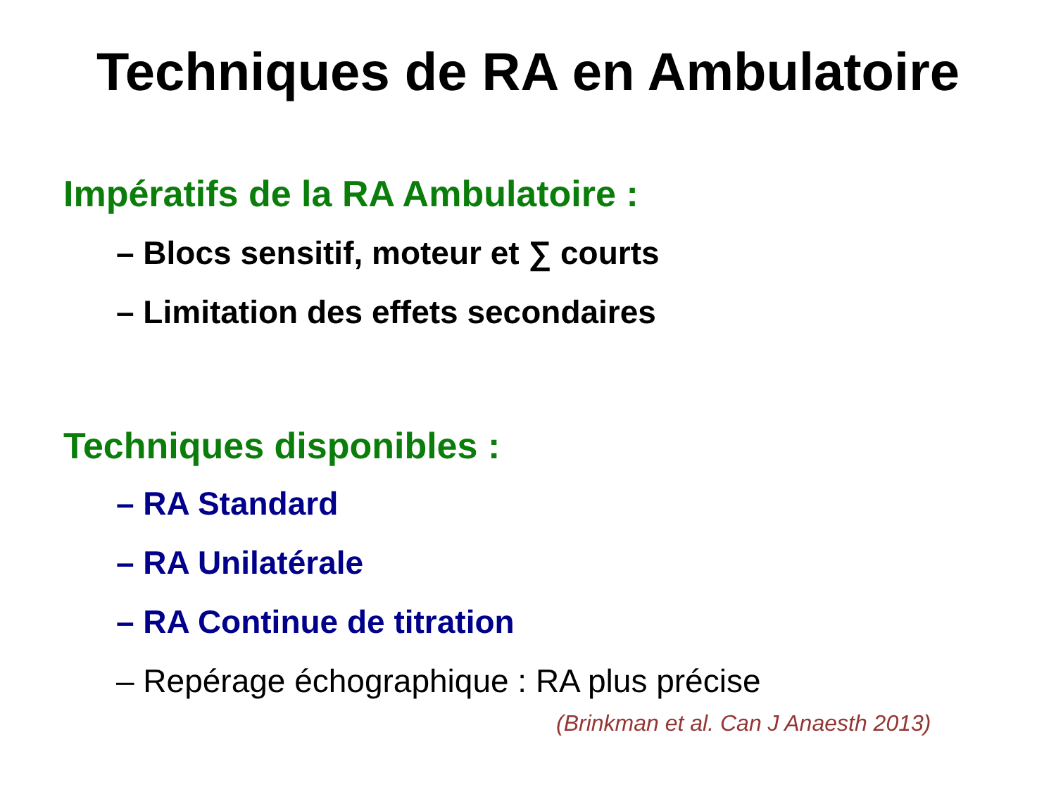Techniques de RA en Ambulatoire
Impératifs de la RA Ambulatoire :
– Blocs sensitif, moteur et ∑ courts
– Limitation des effets secondaires
Techniques disponibles :
– RA Standard
– RA Unilatérale
– RA Continue de titration
– Repérage échographique : RA plus précise
(Brinkman et al. Can J Anaesth 2013)